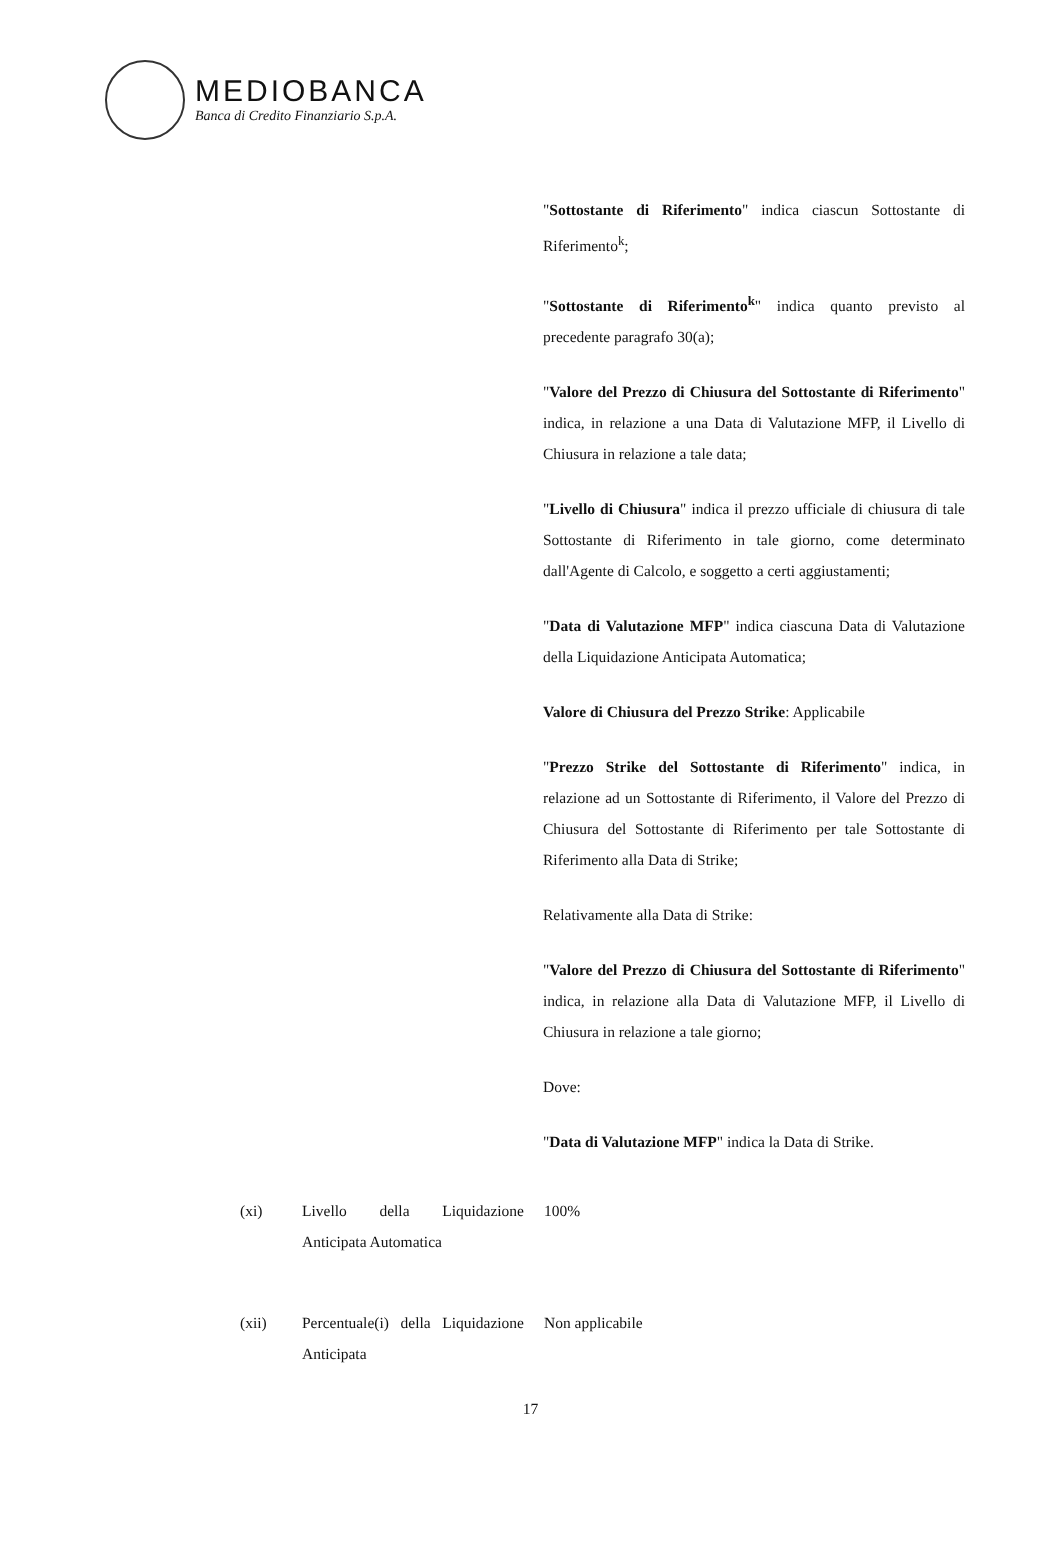MEDIOBANCA
Banca di Credito Finanziario S.p.A.
"Sottostante di Riferimento" indica ciascun Sottostante di Riferimento<sup>k</sup>;
"Sottostante di Riferimento<sup>k</sup>" indica quanto previsto al precedente paragrafo 30(a);
"Valore del Prezzo di Chiusura del Sottostante di Riferimento" indica, in relazione a una Data di Valutazione MFP, il Livello di Chiusura in relazione a tale data;
"Livello di Chiusura" indica il prezzo ufficiale di chiusura di tale Sottostante di Riferimento in tale giorno, come determinato dall'Agente di Calcolo, e soggetto a certi aggiustamenti;
"Data di Valutazione MFP" indica ciascuna Data di Valutazione della Liquidazione Anticipata Automatica;
Valore di Chiusura del Prezzo Strike: Applicabile
"Prezzo Strike del Sottostante di Riferimento" indica, in relazione ad un Sottostante di Riferimento, il Valore del Prezzo di Chiusura del Sottostante di Riferimento per tale Sottostante di Riferimento alla Data di Strike;
Relativamente alla Data di Strike:
"Valore del Prezzo di Chiusura del Sottostante di Riferimento" indica, in relazione alla Data di Valutazione MFP, il Livello di Chiusura in relazione a tale giorno;
Dove:
"Data di Valutazione MFP" indica la Data di Strike.
(xi) Livello della Liquidazione Anticipata Automatica
100%
(xii) Percentuale(i) della Liquidazione Anticipata
Non applicabile
17